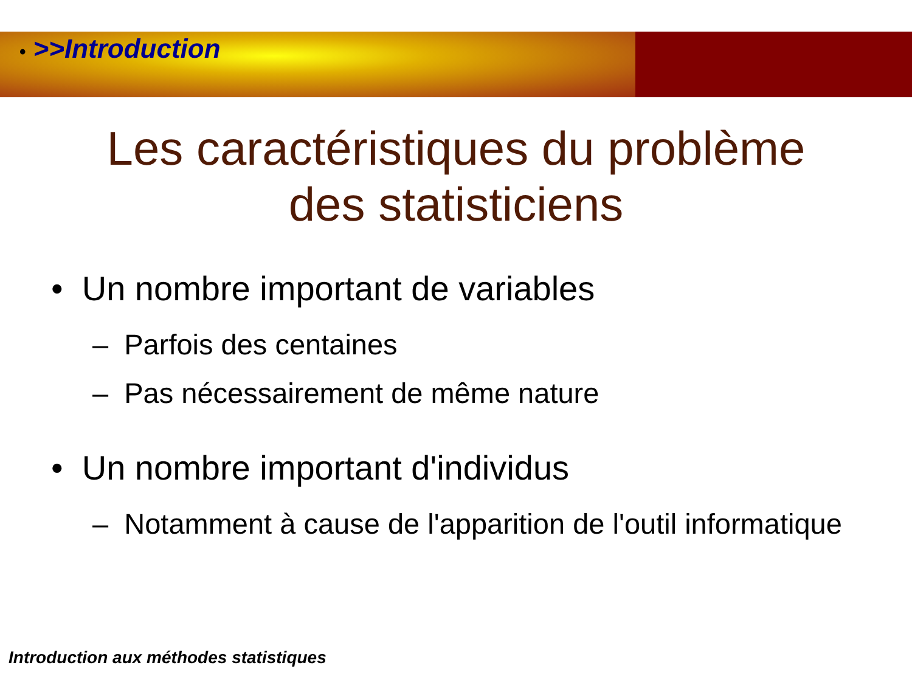• >>Introduction
Les caractéristiques du problème
des statisticiens
• Un nombre important de variables
– Parfois des centaines
– Pas nécessairement de même nature
• Un nombre important d'individus
– Notamment à cause de l'apparition de l'outil informatique
Introduction aux méthodes statistiques